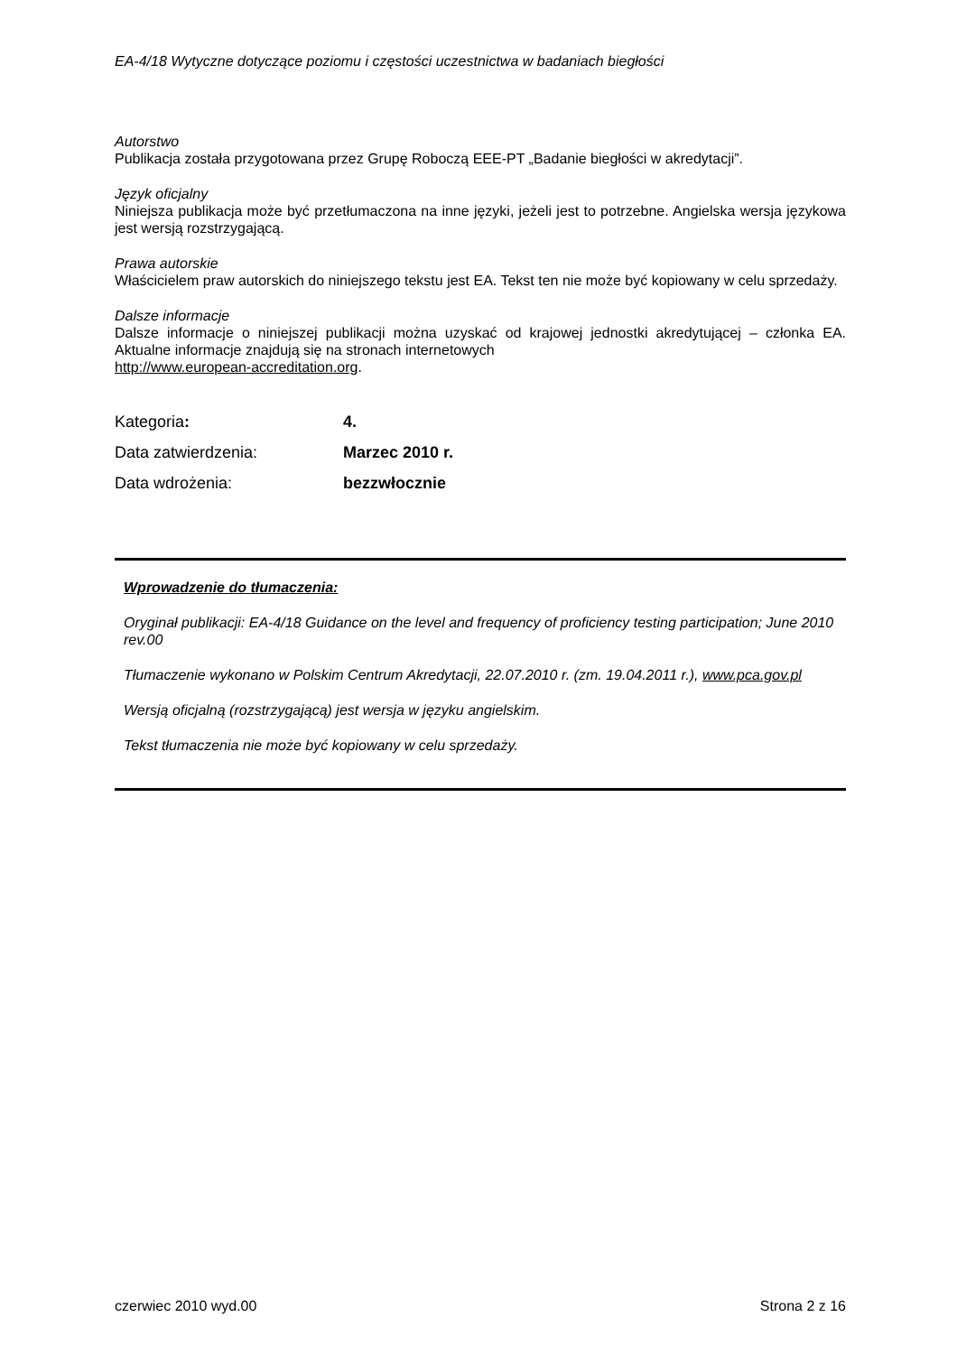EA-4/18 Wytyczne dotyczące poziomu i częstości uczestnictwa w badaniach biegłości
Autorstwo
Publikacja została przygotowana przez Grupę Roboczą EEE-PT „Badanie biegłości w akredytacji”.
Język oficjalny
Niniejsza publikacja może być przetłumaczona na inne języki, jeżeli jest to potrzebne. Angielska wersja językowa jest wersją rozstrzygającą.
Prawa autorskie
Właścicielem praw autorskich do niniejszego tekstu jest EA. Tekst ten nie może być kopiowany w celu sprzedaży.
Dalsze informacje
Dalsze informacje o niniejszej publikacji można uzyskać od krajowej jednostki akredytującej – członka EA. Aktualne informacje znajdują się na stronach internetowych
http://www.european-accreditation.org.
| Kategoria : | 4. |
| Data zatwierdzenia: | Marzec 2010 r. |
| Data wdrożenia: | bezzwłocznie |
Wprowadzenie do tłumaczenia:
Oryginał publikacji: EA-4/18 Guidance on the level and frequency of proficiency testing participation; June 2010 rev.00
Tłumaczenie wykonano w Polskim Centrum Akredytacji, 22.07.2010 r. (zm. 19.04.2011 r.), www.pca.gov.pl
Wersją oficjalną (rozstrzygającą) jest wersja w języku angielskim.
Tekst tłumaczenia nie może być kopiowany w celu sprzedaży.
czerwiec 2010 wyd.00 Strona 2 z 16